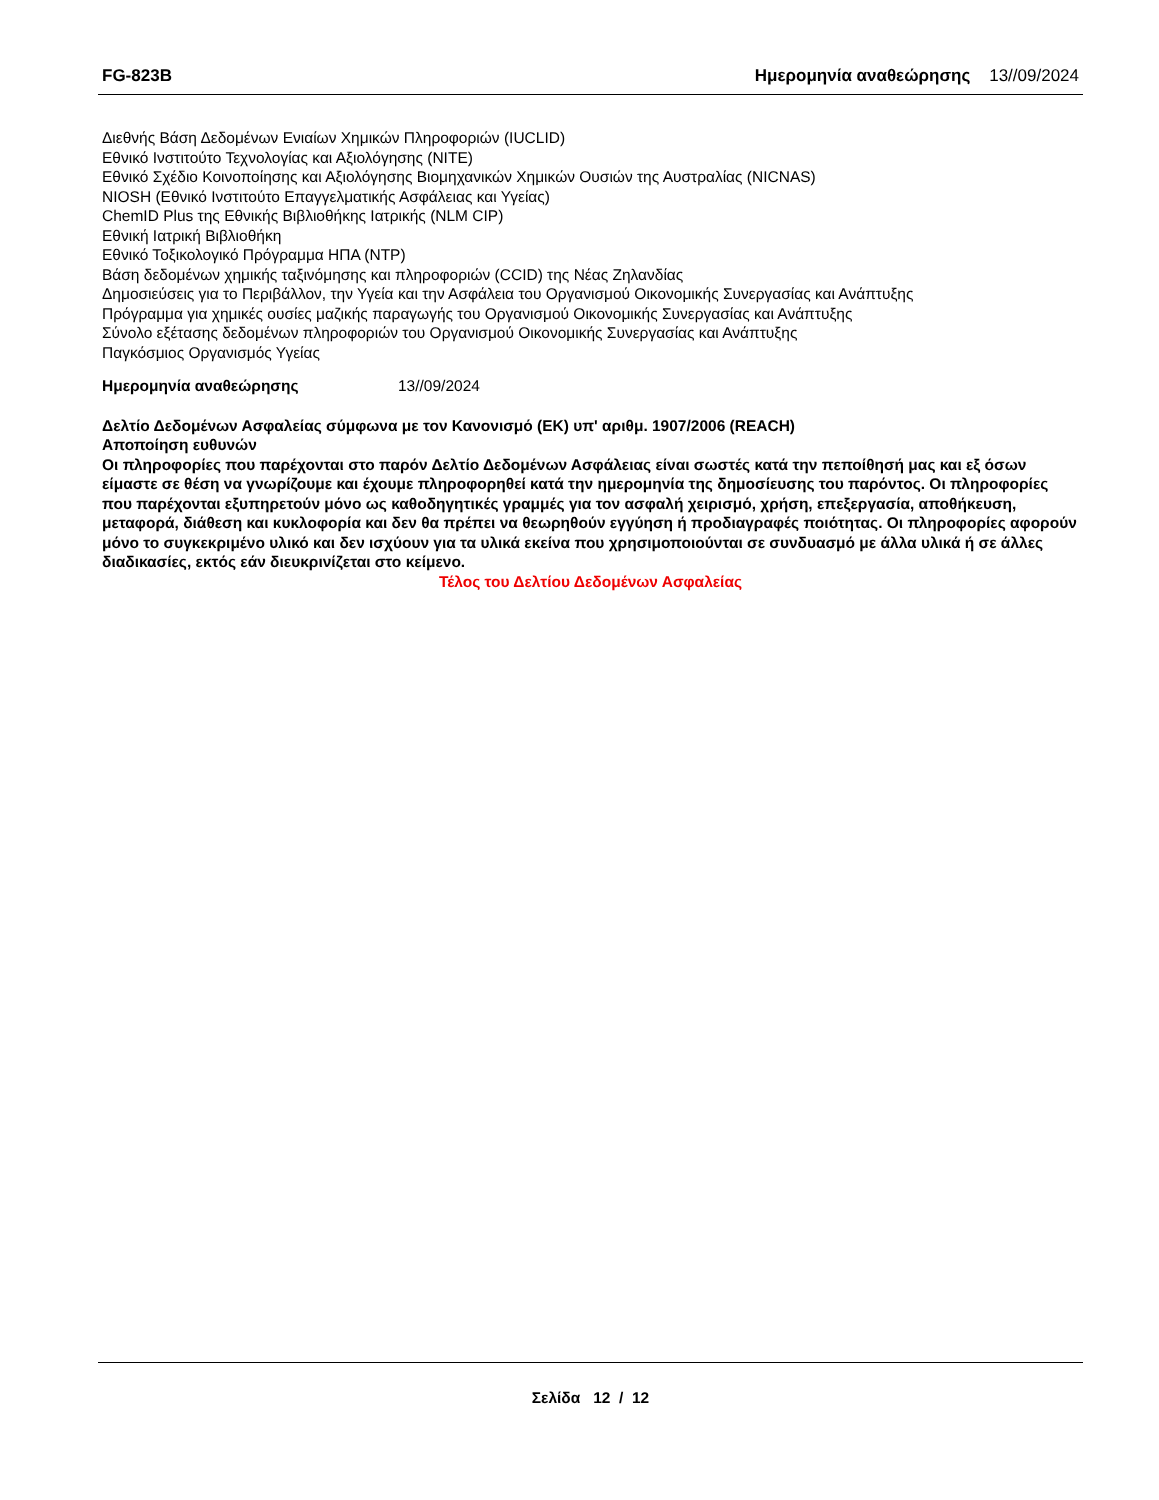FG-823B Ημερομηνία αναθεώρησης 13//09/2024
Διεθνής Βάση Δεδομένων Ενιαίων Χημικών Πληροφοριών (IUCLID)
Εθνικό Ινστιτούτο Τεχνολογίας και Αξιολόγησης (NITE)
Εθνικό Σχέδιο Κοινοποίησης και Αξιολόγησης Βιομηχανικών Χημικών Ουσιών της Αυστραλίας (NICNAS)
NIOSH (Εθνικό Ινστιτούτο Επαγγελματικής Ασφάλειας και Υγείας)
ChemID Plus της Εθνικής Βιβλιοθήκης Ιατρικής (NLM CIP)
Εθνική Ιατρική Βιβλιοθήκη
Εθνικό Τοξικολογικό Πρόγραμμα ΗΠΑ (NTP)
Βάση δεδομένων χημικής ταξινόμησης και πληροφοριών (CCID) της Νέας Ζηλανδίας
Δημοσιεύσεις για το Περιβάλλον, την Υγεία και την Ασφάλεια του Οργανισμού Οικονομικής Συνεργασίας και Ανάπτυξης
Πρόγραμμα για χημικές ουσίες μαζικής παραγωγής του Οργανισμού Οικονομικής Συνεργασίας και Ανάπτυξης
Σύνολο εξέτασης δεδομένων πληροφοριών του Οργανισμού Οικονομικής Συνεργασίας και Ανάπτυξης
Παγκόσμιος Οργανισμός Υγείας
Ημερομηνία αναθεώρησης 13//09/2024
Δελτίο Δεδομένων Ασφαλείας σύμφωνα με τον Κανονισμό (ΕΚ) υπ' αριθμ. 1907/2006 (REACH)
Αποποίηση ευθυνών
Οι πληροφορίες που παρέχονται στο παρόν Δελτίο Δεδομένων Ασφάλειας είναι σωστές κατά την πεποίθησή μας και εξ όσων είμαστε σε θέση να γνωρίζουμε και έχουμε πληροφορηθεί κατά την ημερομηνία της δημοσίευσης του παρόντος. Οι πληροφορίες που παρέχονται εξυπηρετούν μόνο ως καθοδηγητικές γραμμές για τον ασφαλή χειρισμό, χρήση, επεξεργασία, αποθήκευση, μεταφορά, διάθεση και κυκλοφορία και δεν θα πρέπει να θεωρηθούν εγγύηση ή προδιαγραφές ποιότητας. Οι πληροφορίες αφορούν μόνο το συγκεκριμένο υλικό και δεν ισχύουν για τα υλικά εκείνα που χρησιμοποιούνται σε συνδυασμό με άλλα υλικά ή σε άλλες διαδικασίες, εκτός εάν διευκρινίζεται στο κείμενο.
Τέλος του Δελτίου Δεδομένων Ασφαλείας
Σελίδα 12 / 12